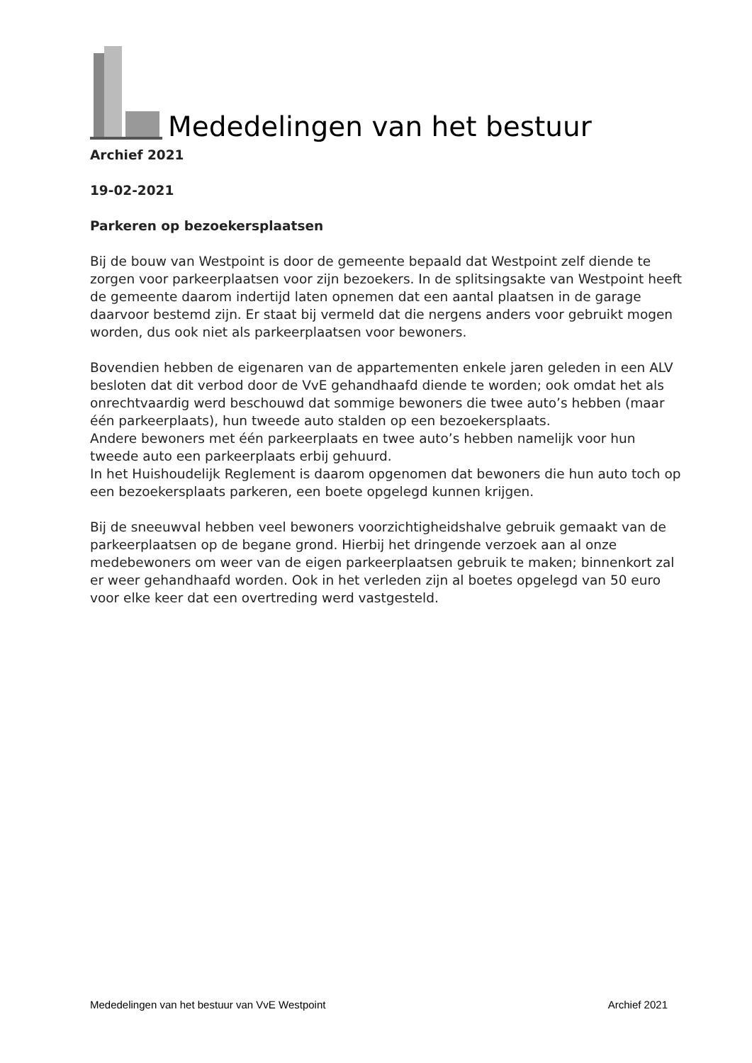Mededelingen van het bestuur
Archief 2021
19-02-2021
Parkeren op bezoekersplaatsen
Bij de bouw van Westpoint is door de gemeente bepaald dat Westpoint zelf diende te zorgen voor parkeerplaatsen voor zijn bezoekers. In de splitsingsakte van Westpoint heeft de gemeente daarom indertijd laten opnemen dat een aantal plaatsen in de garage daarvoor bestemd zijn. Er staat bij vermeld dat die nergens anders voor gebruikt mogen worden, dus ook niet als parkeerplaatsen voor bewoners.
Bovendien hebben de eigenaren van de appartementen enkele jaren geleden in een ALV besloten dat dit verbod door de VvE gehandhaafd diende te worden; ook omdat het als onrechtvaardig werd beschouwd dat sommige bewoners die twee auto’s hebben (maar één parkeerplaats), hun tweede auto stalden op een bezoekersplaats.
Andere bewoners met één parkeerplaats en twee auto’s hebben namelijk voor hun tweede auto een parkeerplaats erbij gehuurd.
In het Huishoudelijk Reglement is daarom opgenomen dat bewoners die hun auto toch op een bezoekersplaats parkeren, een boete opgelegd kunnen krijgen.
Bij de sneeuwval hebben veel bewoners voorzichtigheidshalve gebruik gemaakt van de parkeerplaatsen op de begane grond. Hierbij het dringende verzoek aan al onze medebewoners om weer van de eigen parkeerplaatsen gebruik te maken; binnenkort zal er weer gehandhaafd worden. Ook in het verleden zijn al boetes opgelegd van 50 euro voor elke keer dat een overtreding werd vastgesteld.
Mededelingen van het bestuur van VvE Westpoint Archief 2021